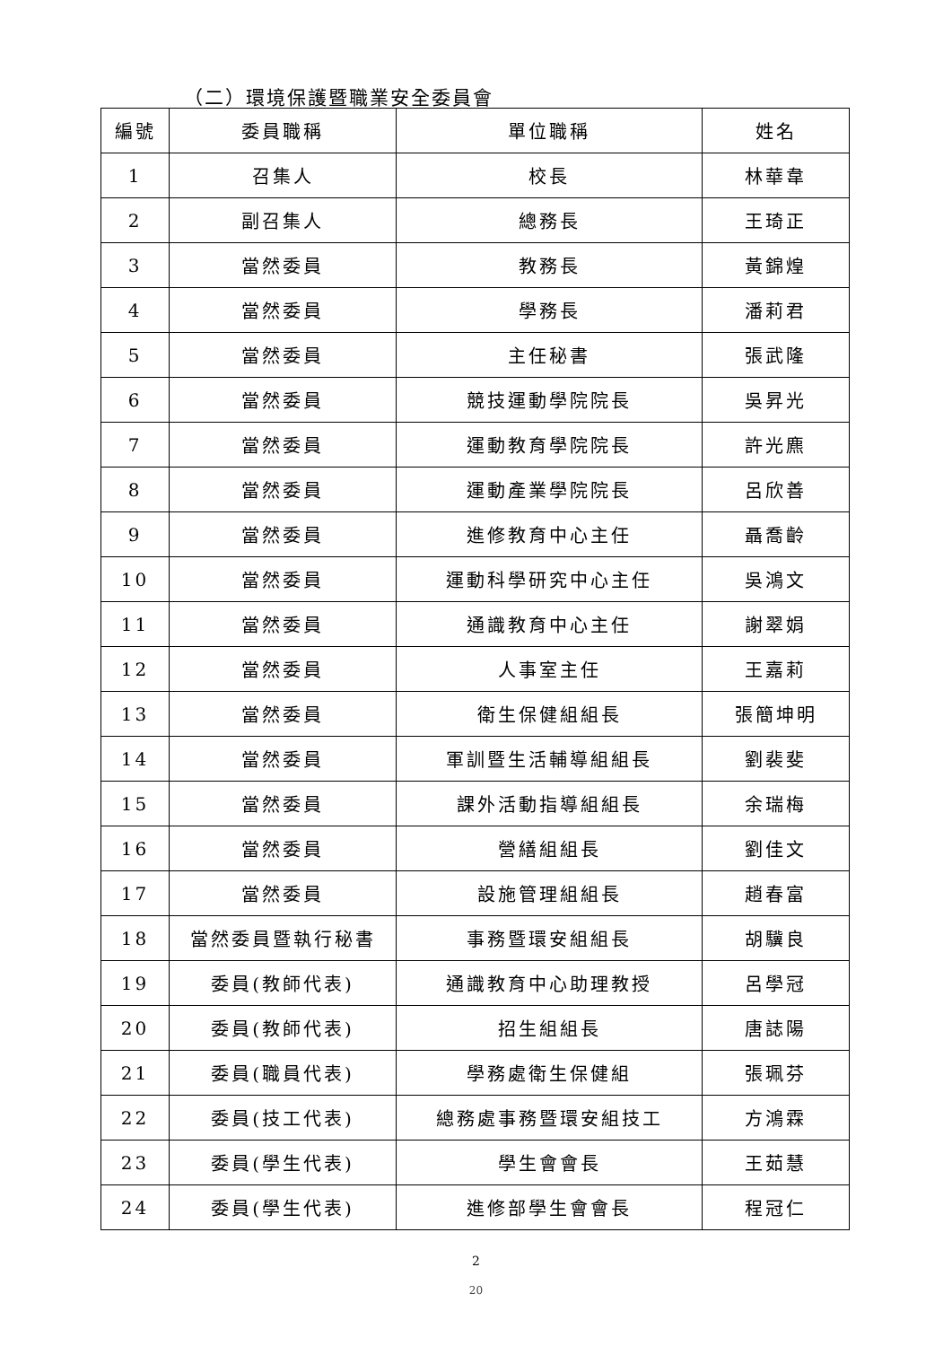（二）環境保護暨職業安全委員會
| 編號 | 委員職稱 | 單位職稱 | 姓名 |
| --- | --- | --- | --- |
| 1 | 召集人 | 校長 | 林華韋 |
| 2 | 副召集人 | 總務長 | 王琦正 |
| 3 | 當然委員 | 教務長 | 黃錦煌 |
| 4 | 當然委員 | 學務長 | 潘莉君 |
| 5 | 當然委員 | 主任秘書 | 張武隆 |
| 6 | 當然委員 | 競技運動學院院長 | 吳昇光 |
| 7 | 當然委員 | 運動教育學院院長 | 許光麃 |
| 8 | 當然委員 | 運動產業學院院長 | 呂欣善 |
| 9 | 當然委員 | 進修教育中心主任 | 聶喬齡 |
| 10 | 當然委員 | 運動科學研究中心主任 | 吳鴻文 |
| 11 | 當然委員 | 通識教育中心主任 | 謝翠娟 |
| 12 | 當然委員 | 人事室主任 | 王嘉莉 |
| 13 | 當然委員 | 衛生保健組組長 | 張簡坤明 |
| 14 | 當然委員 | 軍訓暨生活輔導組組長 | 劉裴斐 |
| 15 | 當然委員 | 課外活動指導組組長 | 余瑞梅 |
| 16 | 當然委員 | 營繕組組長 | 劉佳文 |
| 17 | 當然委員 | 設施管理組組長 | 趙春富 |
| 18 | 當然委員暨執行秘書 | 事務暨環安組組長 | 胡驥良 |
| 19 | 委員(教師代表) | 通識教育中心助理教授 | 呂學冠 |
| 20 | 委員(教師代表) | 招生組組長 | 唐誌陽 |
| 21 | 委員(職員代表) | 學務處衛生保健組 | 張珮芬 |
| 22 | 委員(技工代表) | 總務處事務暨環安組技工 | 方鴻霖 |
| 23 | 委員(學生代表) | 學生會會長 | 王茹慧 |
| 24 | 委員(學生代表) | 進修部學生會會長 | 程冠仁 |
2
20